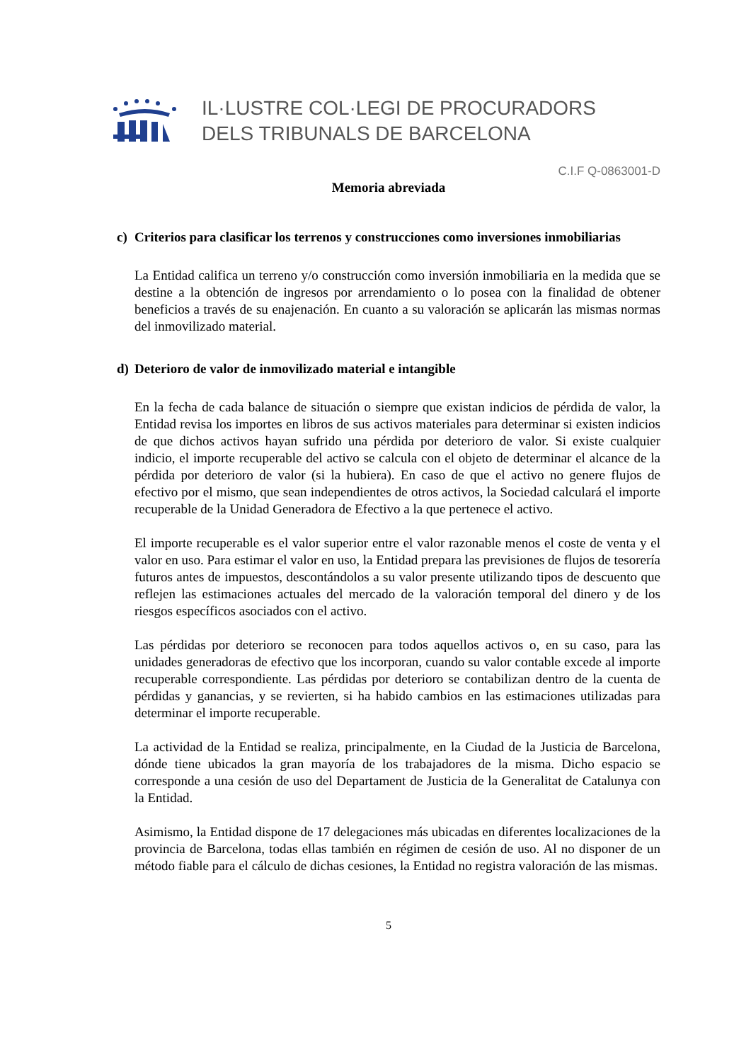IL·LUSTRE COL·LEGI DE PROCURADORS
DELS TRIBUNALS DE BARCELONA
C.I.F Q-0863001-D
Memoria abreviada
c) Criterios para clasificar los terrenos y construcciones como inversiones inmobiliarias
La Entidad califica un terreno y/o construcción como inversión inmobiliaria en la medida que se destine a la obtención de ingresos por arrendamiento o lo posea con la finalidad de obtener beneficios a través de su enajenación. En cuanto a su valoración se aplicarán las mismas normas del inmovilizado material.
d) Deterioro de valor de inmovilizado material e intangible
En la fecha de cada balance de situación o siempre que existan indicios de pérdida de valor, la Entidad revisa los importes en libros de sus activos materiales para determinar si existen indicios de que dichos activos hayan sufrido una pérdida por deterioro de valor. Si existe cualquier indicio, el importe recuperable del activo se calcula con el objeto de determinar el alcance de la pérdida por deterioro de valor (si la hubiera). En caso de que el activo no genere flujos de efectivo por el mismo, que sean independientes de otros activos, la Sociedad calculará el importe recuperable de la Unidad Generadora de Efectivo a la que pertenece el activo.
El importe recuperable es el valor superior entre el valor razonable menos el coste de venta y el valor en uso. Para estimar el valor en uso, la Entidad prepara las previsiones de flujos de tesorería futuros antes de impuestos, descontándolos a su valor presente utilizando tipos de descuento que reflejen las estimaciones actuales del mercado de la valoración temporal del dinero y de los riesgos específicos asociados con el activo.
Las pérdidas por deterioro se reconocen para todos aquellos activos o, en su caso, para las unidades generadoras de efectivo que los incorporan, cuando su valor contable excede al importe recuperable correspondiente. Las pérdidas por deterioro se contabilizan dentro de la cuenta de pérdidas y ganancias, y se revierten, si ha habido cambios en las estimaciones utilizadas para determinar el importe recuperable.
La actividad de la Entidad se realiza, principalmente, en la Ciudad de la Justicia de Barcelona, dónde tiene ubicados la gran mayoría de los trabajadores de la misma. Dicho espacio se corresponde a una cesión de uso del Departament de Justicia de la Generalitat de Catalunya con la Entidad.
Asimismo, la Entidad dispone de 17 delegaciones más ubicadas en diferentes localizaciones de la provincia de Barcelona, todas ellas también en régimen de cesión de uso. Al no disponer de un método fiable para el cálculo de dichas cesiones, la Entidad no registra valoración de las mismas.
5